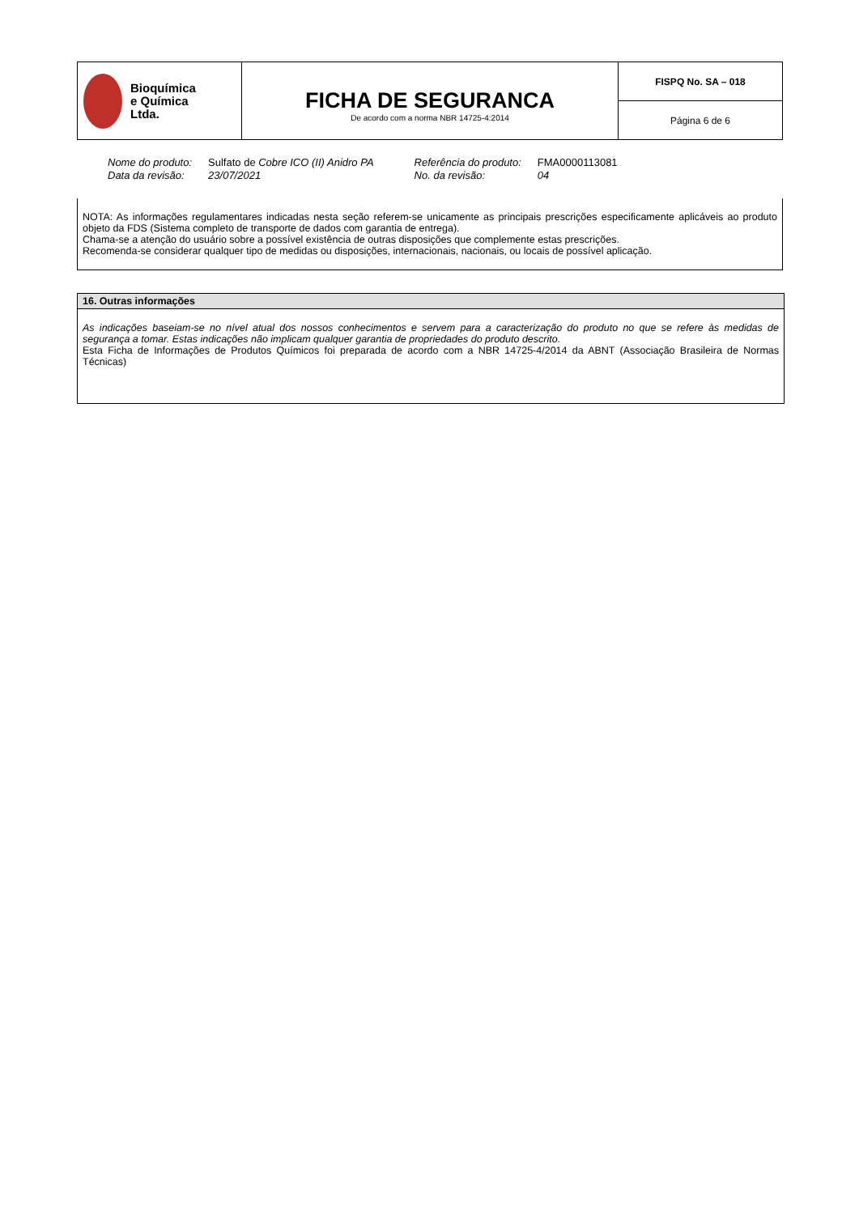| Bioquímica e Química Ltda. | FICHA DE SEGURANCA De acordo com a norma NBR 14725-4:2014 | FISPQ No. SA – 018 |
| | | Página 6 de 6 |
| Nome do produto: | Sulfato de Cobre ICO (II) Anidro PA | Referência do produto: | FMA0000113081 |
| Data da revisão: | 23/07/2021 | No. da revisão: | 04 |
NOTA: As informações regulamentares indicadas nesta seção referem-se unicamente as principais prescrições especificamente aplicáveis ao produto objeto da FDS (Sistema completo de transporte de dados com garantia de entrega).
Chama-se a atenção do usuário sobre a possível existência de outras disposições que complemente estas prescrições.
Recomenda-se considerar qualquer tipo de medidas ou disposições, internacionais, nacionais, ou locais de possível aplicação.
16. Outras informações
As indicações baseiam-se no nível atual dos nossos conhecimentos e servem para a caracterização do produto no que se refere às medidas de segurança a tomar. Estas indicações não implicam qualquer garantia de propriedades do produto descrito.
Esta Ficha de Informações de Produtos Químicos foi preparada de acordo com a NBR 14725-4/2014 da ABNT (Associação Brasileira de Normas Técnicas)